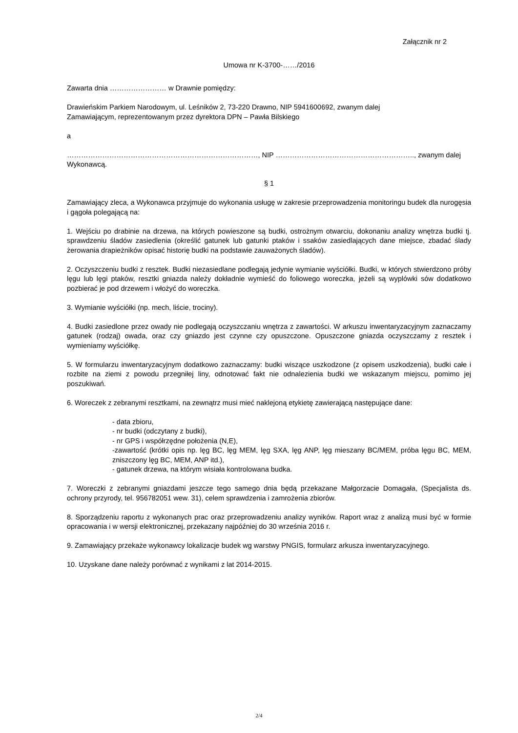Załącznik nr 2
Umowa nr K-3700-……/2016
Zawarta dnia …………………… w Drawnie pomiędzy:
Drawieńskim Parkiem Narodowym, ul. Leśników 2, 73-220 Drawno, NIP 5941600692, zwanym dalej
Zamawiającym, reprezentowanym przez dyrektora DPN – Pawła Bilskiego
a
………………………………………………………………………, NIP ………………………………………………….., zwanym dalej
Wykonawcą.
§ 1
Zamawiający zleca, a Wykonawca przyjmuje do wykonania usługę w zakresie przeprowadzenia monitoringu budek dla nurogęsia i gągoła polegającą na:
1. Wejściu po drabinie na drzewa, na których powieszone są budki, ostrożnym otwarciu, dokonaniu analizy wnętrza budki tj. sprawdzeniu śladów zasiedlenia (określić gatunek lub gatunki ptaków i ssaków zasiedlających dane miejsce, zbadać ślady żerowania drapieżników opisać historię budki na podstawie zauważonych śladów).
2. Oczyszczeniu budki z resztek. Budki niezasiedlane podlegają jedynie wymianie wyściółki. Budki, w których stwierdzono próby lęgu lub lęgi ptaków, resztki gniazda należy dokładnie wymieść do foliowego woreczka, jeżeli są wyplówki sów dodatkowo pozbierać je pod drzewem i włożyć do woreczka.
3. Wymianie wyściółki (np. mech, liście, trociny).
4. Budki zasiedlone przez owady nie podlegają oczyszczaniu wnętrza z zawartości. W arkuszu inwentaryzacyjnym zaznaczamy gatunek (rodzaj) owada, oraz czy gniazdo jest czynne czy opuszczone. Opuszczone gniazda oczyszczamy z resztek i wymieniamy wyściółkę.
5. W formularzu inwentaryzacyjnym dodatkowo zaznaczamy: budki wiszące uszkodzone (z opisem uszkodzenia), budki całe i rozbite na ziemi z powodu przegniłej liny, odnotować fakt nie odnalezienia budki we wskazanym miejscu, pomimo jej poszukiwań.
6. Woreczek z zebranymi resztkami, na zewnątrz musi mieć naklejoną etykietę zawierającą następujące dane:
- data zbioru,
- nr budki (odczytany z budki),
- nr GPS i współrzędne położenia (N,E),
-zawartość (krótki opis np. lęg BC, lęg MEM, lęg SXA, lęg ANP, lęg mieszany BC/MEM, próba lęgu BC, MEM, zniszczony lęg BC, MEM, ANP itd.),
- gatunek drzewa, na którym wisiała kontrolowana budka.
7. Woreczki z zebranymi gniazdami jeszcze tego samego dnia będą przekazane Małgorzacie Domagała, (Specjalista ds. ochrony przyrody, tel. 956782051 wew. 31), celem sprawdzenia i zamrożenia zbiorów.
8. Sporządzeniu raportu z wykonanych prac oraz przeprowadzeniu analizy wyników. Raport wraz z analizą musi być w formie opracowania i w wersji elektronicznej, przekazany najpóźniej do 30 września 2016 r.
9. Zamawiający przekaże wykonawcy lokalizacje budek wg warstwy PNGIS, formularz arkusza inwentaryzacyjnego.
10. Uzyskane dane należy porównać z wynikami z lat 2014-2015.
2/4